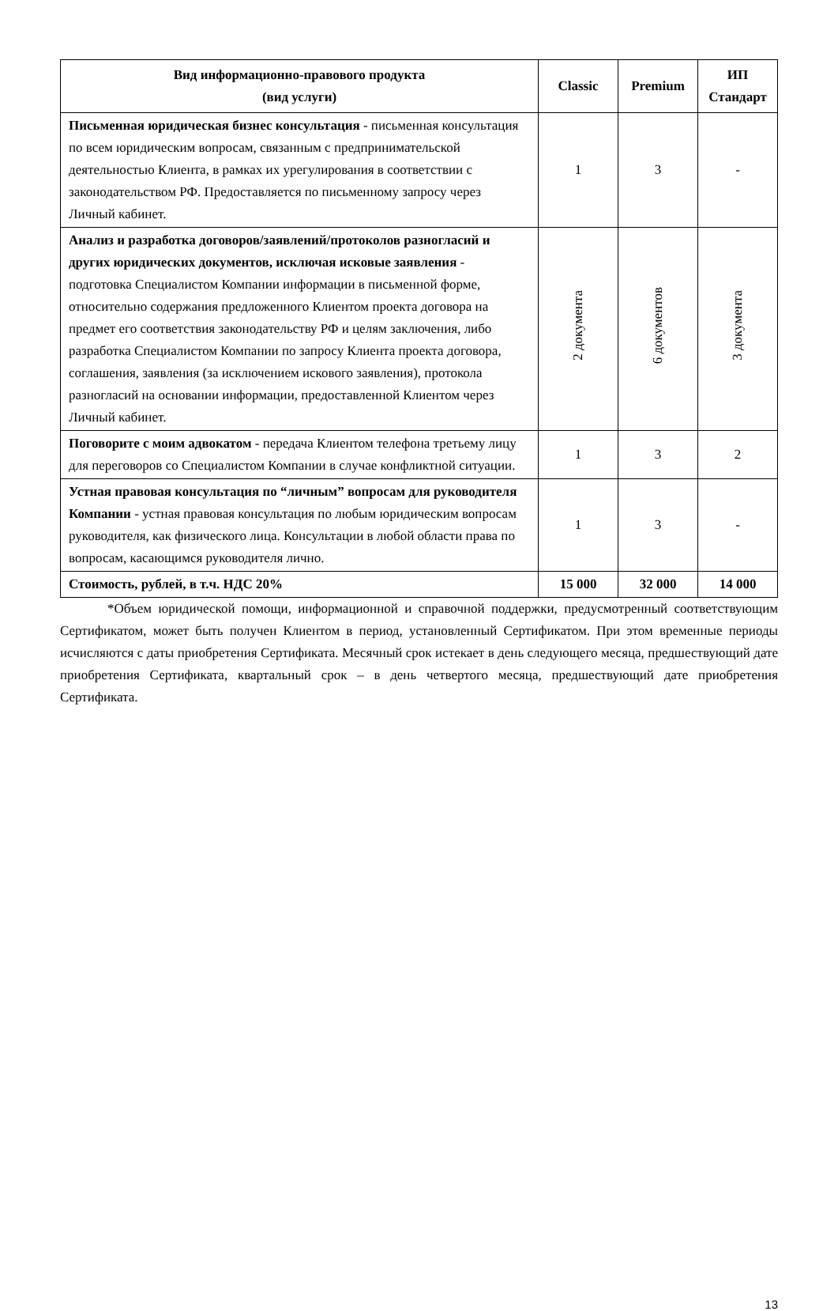| Вид информационно-правового продукта (вид услуги) | Classic | Premium | ИП Стандарт |
| --- | --- | --- | --- |
| Письменная юридическая бизнес консультация - письменная консультация по всем юридическим вопросам, связанным с предпринимательской деятельностью Клиента, в рамках их урегулирования в соответствии с законодательством РФ. Предоставляется по письменному запросу через Личный кабинет. | 1 | 3 | - |
| Анализ и разработка договоров/заявлений/протоколов разногласий и других юридических документов, исключая исковые заявления - подготовка Специалистом Компании информации в письменной форме, относительно содержания предложенного Клиентом проекта договора на предмет его соответствия законодательству РФ и целям заключения, либо разработка Специалистом Компании по запросу Клиента проекта договора, соглашения, заявления (за исключением искового заявления), протокола разногласий на основании информации, предоставленной Клиентом через Личный кабинет. | 2 документа | 6 документов | 3 документа |
| Поговорите с моим адвокатом - передача Клиентом телефона третьему лицу для переговоров со Специалистом Компании в случае конфликтной ситуации. | 1 | 3 | 2 |
| Устная правовая консультация по “личным” вопросам для руководителя Компании - устная правовая консультация по любым юридическим вопросам руководителя, как физического лица. Консультации в любой области права по вопросам, касающимся руководителя лично. | 1 | 3 | - |
| Стоимость, рублей, в т.ч. НДС 20% | 15 000 | 32 000 | 14 000 |
*Объем юридической помощи, информационной и справочной поддержки, предусмотренный соответствующим Сертификатом, может быть получен Клиентом в период, установленный Сертификатом. При этом временные периоды исчисляются с даты приобретения Сертификата. Месячный срок истекает в день следующего месяца, предшествующий дате приобретения Сертификата, квартальный срок – в день четвертого месяца, предшествующий дате приобретения Сертификата.
13